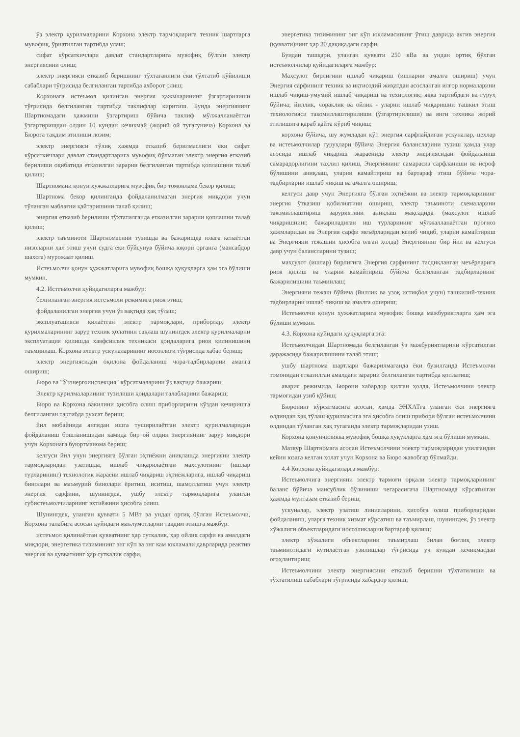ўз электр қурилмаларини Корхона электр тармоқларига техник шартларга мувофиқ, ўрнатилган тартибда улаш;
сифат кўрсаткичлари давлат стандартларига мувофиқ бўлган электр энергиясини олиш;
электр энергияси етказиб беришнинг тўхтаганлиги ёки тўхтатиб қўйилиши сабаблари тўғрисида белгиланган тартибда ахборот олиш;
Корхонага истеъмол қилинган энергия ҳажмларининг ўзгартирилиши тўғрисида белгиланган тартибда таклифлар киритиш. Бунда энергиянинг Шартномадаги ҳажмини ўзгартириш бўйича таклиф мўлжалланаётган ўзгартиришдан олдин 10 кундан кечикмай (жорий ой тугагунича) Корхона ва Бюрога тақдим этилиши лозим;
электр энергияси тўлиқ ҳажмда етказиб берилмаслиги ёки сифат кўрсаткичлари давлат стандартларига мувофиқ бўлмаган электр энергия етказиб берилиши оқибатида етказилган зарарни белгиланган тартибда қоплашини талаб қилиш;
Шартномани қонун ҳужжатларига мувофиқ бир томонлама бекор қилиш;
Шартнома бекор қилинганда фойдаланилмаган энергия миқдори учун тўланган маблағни қайтаришини талаб қилиш;
энергия етказиб берилиши тўхтатилганда етказилган зарарни қоплашни талаб қилиш;
электр таъминоти Шартномасини тузишда ва бажаришда юзага келаётган низоларни ҳал этиш учун судга ёки бўйсунув бўйича юқори органга (мансабдор шахсга) мурожаат қилиш.
Истеъмолчи қонун ҳужжатларига мувофиқ бошқа ҳуқуқларга ҳам эга бўлиши мумкин.
4.2. Истеъмолчи қуйидагиларга мажбур:
белгиланган энергия истеъмоли режимига риоя этиш;
фойдаланилган энергия учун ўз вақтида ҳақ тўлаш;
эксплуатацияси қилаётган электр тармоқлари, приборлар, электр қурилмаларининг зарур техник ҳолатини сақлаш шунингдек электр қурилмаларни эксплуатация қилишда хавфсизлик техникаси қоидаларига риоя қилинишини таъминлаш. Корхона электр ускуналарининг носозлиги тўғрисида хабар бериш;
электр энергиясидан оқилона фойдаланиш чора-тадбирларини амалга ошириш;
Бюро ва "Ўзэнергоинспекция" кўрсатмаларини ўз вақтида бажариш;
Электр қурилмаларининг тузилиши қоидалари талабларини бажариш;
Бюро ва Корхона вакилини ҳисобга олиш приборларини кўздан кечиришга белгиланган тартибда рухсат бериш;
йил мобайнида янгидан ишга туширилаётган электр қурилмаларидан фойдаланиш бошланишидан камида бир ой олдин энергиянинг зарур миқдори учун Корхонага буюртманома бериш;
келгуси йил учун энергияга бўлган эҳтиёжни аниқлашда энергияни электр тармоқларидан узатишда, ишлаб чиқарилаётган маҳсулотнинг (ишлар турларининг) технологик жараёни ишлаб чиқариш эҳтиёжларига, ишлаб чиқариш бинолари ва маъмурий бинолари ёритиш, иситиш, шамоллатиш учун электр энергия сарфини, шунингдек, ушбу электр тармоқларига уланган субистеъмолчиларнинг эҳтиёжини ҳисобга олиш.
Шунингдек, уланган қуввати 5 МВт ва ундан ортиқ бўлган Истеъмолчи, Корхона талабига асосан қуйидаги маълумотларни тақдим этишга мажбур:
истеъмол қилинаётган қувватнинг ҳар суткалик, ҳар ойлик сарфи ва амалдаги миқдори, энергетика тизимининг энг кўп ва энг кам юкламали даврларида реактив энергия ва қувватнинг ҳар суткалик сарфи,
энергетика тизимининг энг кўп юкламасининг ўтиш даврида актив энергия (қуввати)нинг ҳар 30 дақиқадаги сарфи.
Бундан ташқари, уланган қуввати 250 кВа ва ундан ортиқ бўлган истеъмолчилар қуйидагиларга мажбур:
Маҳсулот бирлигини ишлаб чиқариш (ишларни амалга ошириш) учун Энергия сарфининг техник ва иқтисодий жиҳатдан асосланган илғор нормаларини ишлаб чиқиш-умумий ишлаб чиқариш ва технологик; якка тартибдаги ва гуруҳ бўйича; йиллик, чораклик ва ойлик - уларни ишлаб чиқаришни ташкил этиш технологияси такомиллаштирилиши (ўзгартирилиши) ва янги техника жорий этилишига қараб қайта кўриб чиқиш;
корхона бўйича, шу жумладан кўп энергия сарфлайдиган ускуналар, цехлар ва истеъмолчилар гуруҳлари бўйича Энергия балансларини тузиш ҳамда улар асосида ишлаб чиқариш жараёнида электр энергиясидан фойдаланиш самарадорлигини таҳлил қилиш, Энергиянинг самарасиз сарфланиши ва исроф бўлишини аниқлаш, уларни камайтириш ва бартараф этиш бўйича чора-тадбирларни ишлаб чиқиш ва амалга ошириш;
келгуси давр учун Энергияга бўлган эҳтиёжни ва электр тармоқларининг энергия ўтказиш қобилиятини ошириш, электр таъминоти схемаларини такомиллаштириш заруриятини аниқлаш мақсадида (маҳсулот ишлаб чиқаришнинг, бажариладиган иш турларининг мўлжалланаётган прогноз ҳажмларидан ва Энергия сарфи меъёрларидан келиб чиқиб, уларни камайтириш ва Энергияни тежашни ҳисобга олган ҳолда) Энергиянинг бир йил ва келгуси давр учун балансларини тузиш;
маҳсулот (ишлар) бирлигига Энергия сарфининг тасдиқланган меъёрларига риоя қилиш ва уларни камайтириш бўйича белгиланган тадбирларнинг бажарилишини таъминлаш;
Энергияни тежаш бўйича (йиллик ва узоқ истиқбол учун) ташкилий-техник тадбирларни ишлаб чиқиш ва амалга ошириш;
Истеъмолчи қонун ҳужжатларига мувофиқ бошқа мажбуриятларга ҳам эга бўлиши мумкин.
4.3. Корхона қуйидаги ҳуқуқларга эга:
Истеъмолчидан Шартномада белгиланган ўз мажбуриятларини кўрсатилган даражасида бажарилишини талаб этиш;
ушбу шартнома шартлари бажарилмаганда ёки бузилганда Истеъмолчи томонидан етказилган амалдаги зарарни белгиланган тартибда қоплатиш;
авария режимида, Бюрони хабардор қилган ҳолда, Истеъмолчини электр тармоғидан узиб қўйиш;
Бюронинг кўрсатмасига асосан, ҳамда ЭНХАТга уланган ёки энергияга олдиндан ҳақ тўлаш қурилмасига эга ҳисобга олиш прибори бўлган истеъмолчини олдиндан тўланган ҳақ тугаганда электр тармоқларидан узиш.
Корхона қонунчиликка мувофиқ бошқа ҳуқуқларга ҳам эга бўлиши мумкин.
Мазкур Шартномага асосан Истеъмолчини электр тармоқларидан узилгандан кейин юзага келган ҳолат учун Корхона ва Бюро жавобгар бўлмайди.
4.4 Корхона қуйидагиларга мажбур:
Истеъмолчига энергияни электр тармоғи орқали электр тармоқларининг баланс бўйича мансублик бўлиниши чегарасигача Шартномада кўрсатилган ҳажмда мунтазам етказиб бериш;
ускуналар, электр узатиш линияларини, ҳисобга олиш приборларидан фойдаланиш, уларга техник хизмат кўрсатиш ва таъмирлаш, шунингдек, ўз электр хўжалиги объектларидаги носозликларни бартараф қилиш;
электр хўжалиги объектларини таъмирлаш билан боғлиқ электр таъминотидаги кутилаётган узилишлар тўғрисида уч кундан кечикмасдан огоҳлантириш;
Истеъмолчини электр энергиясини етказиб беришни тўхтатилиши ва тўхтатилиш сабаблари тўғрисида хабардор қилиш;